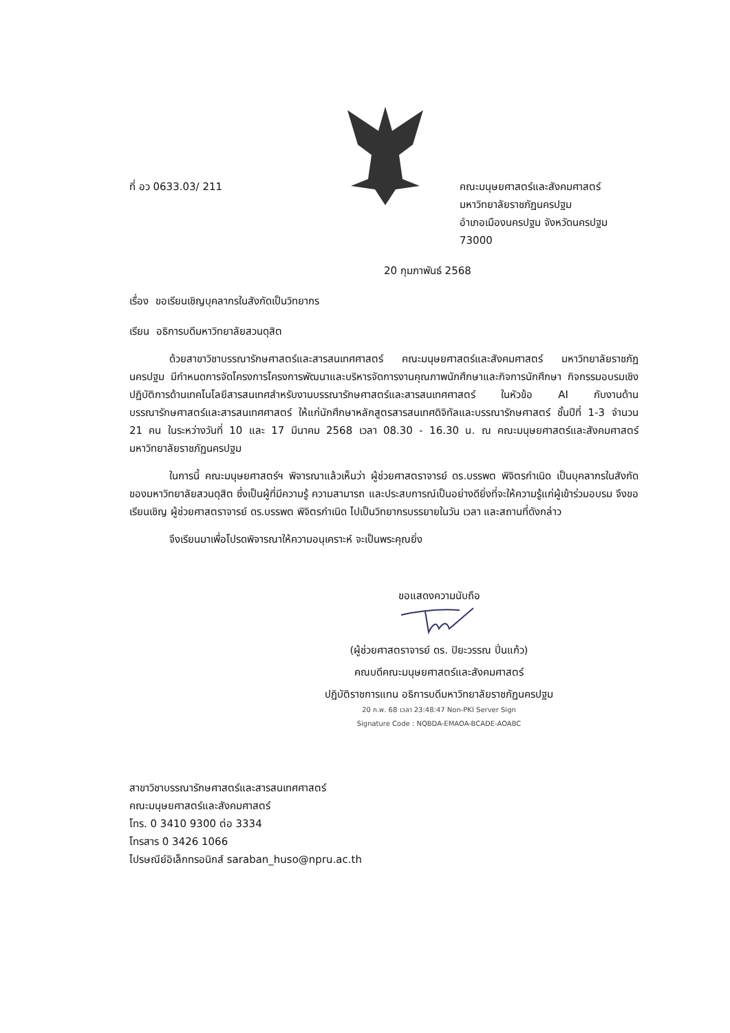ที่ อว 0633.03/ 211 คณะมนุษยศาสตร์และสังคมศาสตร์
มหาวิทยาลัยราชภัฏนครปฐม
อำเภอเมืองนครปฐม จังหวัดนครปฐม
73000
20 กุมภาพันธ์ 2568
เรื่อง ขอเรียนเชิญบุคลากรในสังกัดเป็นวิทยากร
เรียน อธิการบดีมหาวิทยาลัยสวนดุสิต
ด้วยสาขาวิชาบรรณารักษศาสตร์และสารสนเทศศาสตร์ คณะมนุษยศาสตร์และสังคมศาสตร์ มหาวิทยาลัยราชภัฏนครปฐม มีกำหนดการจัดโครงการโครงการพัฒนาและบริหารจัดการงานคุณภาพนักศึกษาและกิจการนักศึกษา กิจกรรมอบรมเชิงปฏิบัติการด้านเทคโนโลยีสารสนเทศสำหรับงานบรรณารักษศาสตร์และสารสนเทศศาสตร์ ในหัวข้อ AI กับงานด้านบรรณารักษศาสตร์และสารสนเทศศาสตร์ ให้แก่นักศึกษาหลักสูตรสารสนเทศดิจิทัลและบรรณารักษศาสตร์ ชั้นปีที่ 1-3 จำนวน 21 คน ในระหว่างวันที่ 10 และ 17 มีนาคม 2568 เวลา 08.30 - 16.30 น. ณ คณะมนุษยศาสตร์และสังคมศาสตร์ มหาวิทยาลัยราชภัฏนครปฐม
ในการนี้ คณะมนุษยศาสตร์ฯ พิจารณาแล้วเห็นว่า ผู้ช่วยศาสตราจารย์ ดร.บรรพต พิจิตรกำเนิด เป็นบุคลากรในสังกัดของมหาวิทยาลัยสวนดุสิต ซึ่งเป็นผู้ที่มีความรู้ ความสามารถ และประสบการณ์เป็นอย่างดียิ่งที่จะให้ความรู้แก่ผู้เข้าร่วมอบรม จึงขอเรียนเชิญ ผู้ช่วยศาสตราจารย์ ดร.บรรพต พิจิตรกำเนิด ไปเป็นวิทยากรบรรยายในวัน เวลา และสถานที่ดังกล่าว
จึงเรียนมาเพื่อโปรดพิจารณาให้ความอนุเคราะห์ จะเป็นพระคุณยิ่ง
ขอแสดงความนับถือ
(ผู้ช่วยศาสตราจารย์ ดร. ปิยะวรรณ ปิ่นแก้ว)
คณบดีคณะมนุษยศาสตร์และสังคมศาสตร์
ปฏิบัติราชการแทน อธิการบดีมหาวิทยาลัยราชภัฏนครปฐม
20 ก.พ. 68 เวลา 23:48:47 Non-PKI Server Sign
Signature Code : NQBDA-EMAOA-BCADE-AOABC
สาขาวิชาบรรณารักษศาสตร์และสารสนเทศศาสตร์
คณะมนุษยศาสตร์และสังคมศาสตร์
โทร. 0 3410 9300 ต่อ 3334
โทรสาร 0 3426 1066
ไปรษณีย์อิเล็กทรอนิกส์ saraban_huso@npru.ac.th